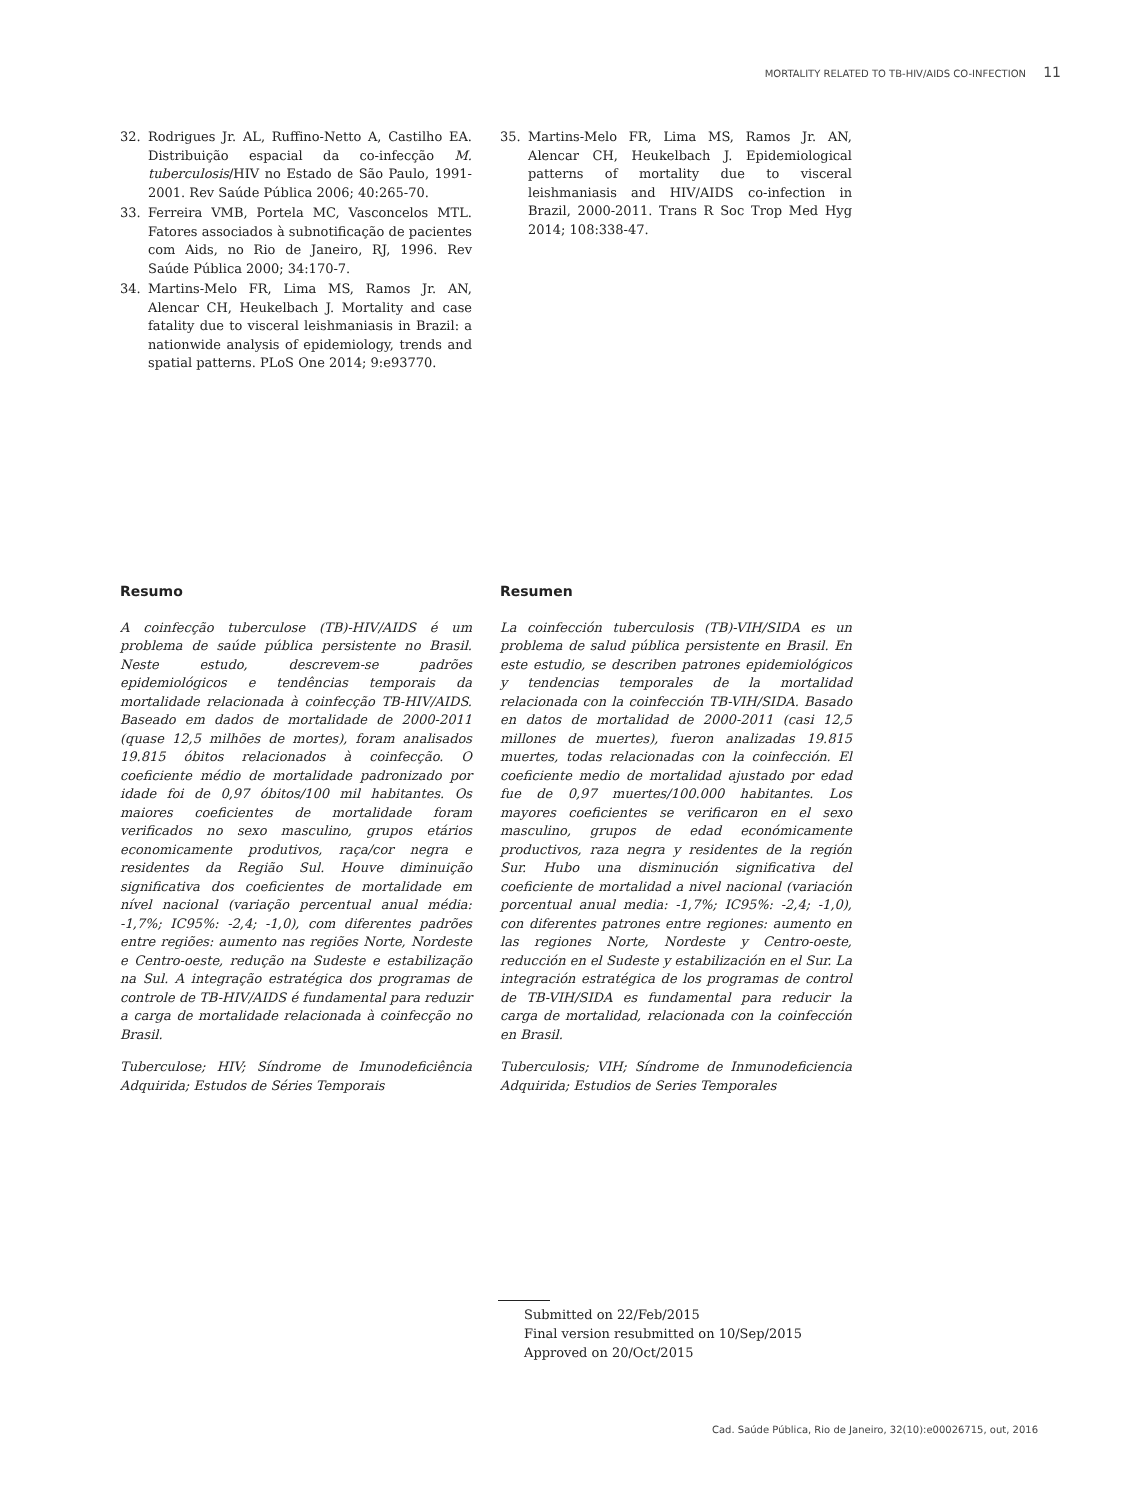MORTALITY RELATED TO TB-HIV/AIDS CO-INFECTION 11
32. Rodrigues Jr. AL, Ruffino-Netto A, Castilho EA. Distribuição espacial da co-infecção M. tuberculosis/HIV no Estado de São Paulo, 1991-2001. Rev Saúde Pública 2006; 40:265-70.
33. Ferreira VMB, Portela MC, Vasconcelos MTL. Fatores associados à subnotificação de pacientes com Aids, no Rio de Janeiro, RJ, 1996. Rev Saúde Pública 2000; 34:170-7.
34. Martins-Melo FR, Lima MS, Ramos Jr. AN, Alencar CH, Heukelbach J. Mortality and case fatality due to visceral leishmaniasis in Brazil: a nationwide analysis of epidemiology, trends and spatial patterns. PLoS One 2014; 9:e93770.
35. Martins-Melo FR, Lima MS, Ramos Jr. AN, Alencar CH, Heukelbach J. Epidemiological patterns of mortality due to visceral leishmaniasis and HIV/AIDS co-infection in Brazil, 2000-2011. Trans R Soc Trop Med Hyg 2014; 108:338-47.
Resumo
A coinfecção tuberculose (TB)-HIV/AIDS é um problema de saúde pública persistente no Brasil. Neste estudo, descrevem-se padrões epidemiológicos e tendências temporais da mortalidade relacionada à coinfecção TB-HIV/AIDS. Baseado em dados de mortalidade de 2000-2011 (quase 12,5 milhões de mortes), foram analisados 19.815 óbitos relacionados à coinfecção. O coeficiente médio de mortalidade padronizado por idade foi de 0,97 óbitos/100 mil habitantes. Os maiores coeficientes de mortalidade foram verificados no sexo masculino, grupos etários economicamente produtivos, raça/cor negra e residentes da Região Sul. Houve diminuição significativa dos coeficientes de mortalidade em nível nacional (variação percentual anual média: -1,7%; IC95%: -2,4; -1,0), com diferentes padrões entre regiões: aumento nas regiões Norte, Nordeste e Centro-oeste, redução na Sudeste e estabilização na Sul. A integração estratégica dos programas de controle de TB-HIV/AIDS é fundamental para reduzir a carga de mortalidade relacionada à coinfecção no Brasil.
Tuberculose; HIV; Síndrome de Imunodeficiência Adquirida; Estudos de Séries Temporais
Resumen
La coinfección tuberculosis (TB)-VIH/SIDA es un problema de salud pública persistente en Brasil. En este estudio, se describen patrones epidemiológicos y tendencias temporales de la mortalidad relacionada con la coinfección TB-VIH/SIDA. Basado en datos de mortalidad de 2000-2011 (casi 12,5 millones de muertes), fueron analizadas 19.815 muertes, todas relacionadas con la coinfección. El coeficiente medio de mortalidad ajustado por edad fue de 0,97 muertes/100.000 habitantes. Los mayores coeficientes se verificaron en el sexo masculino, grupos de edad económicamente productivos, raza negra y residentes de la región Sur. Hubo una disminución significativa del coeficiente de mortalidad a nivel nacional (variación porcentual anual media: -1,7%; IC95%: -2,4; -1,0), con diferentes patrones entre regiones: aumento en las regiones Norte, Nordeste y Centro-oeste, reducción en el Sudeste y estabilización en el Sur. La integración estratégica de los programas de control de TB-VIH/SIDA es fundamental para reducir la carga de mortalidad, relacionada con la coinfección en Brasil.
Tuberculosis; VIH; Síndrome de Inmunodeficiencia Adquirida; Estudios de Series Temporales
Submitted on 22/Feb/2015
Final version resubmitted on 10/Sep/2015
Approved on 20/Oct/2015
Cad. Saúde Pública, Rio de Janeiro, 32(10):e00026715, out, 2016